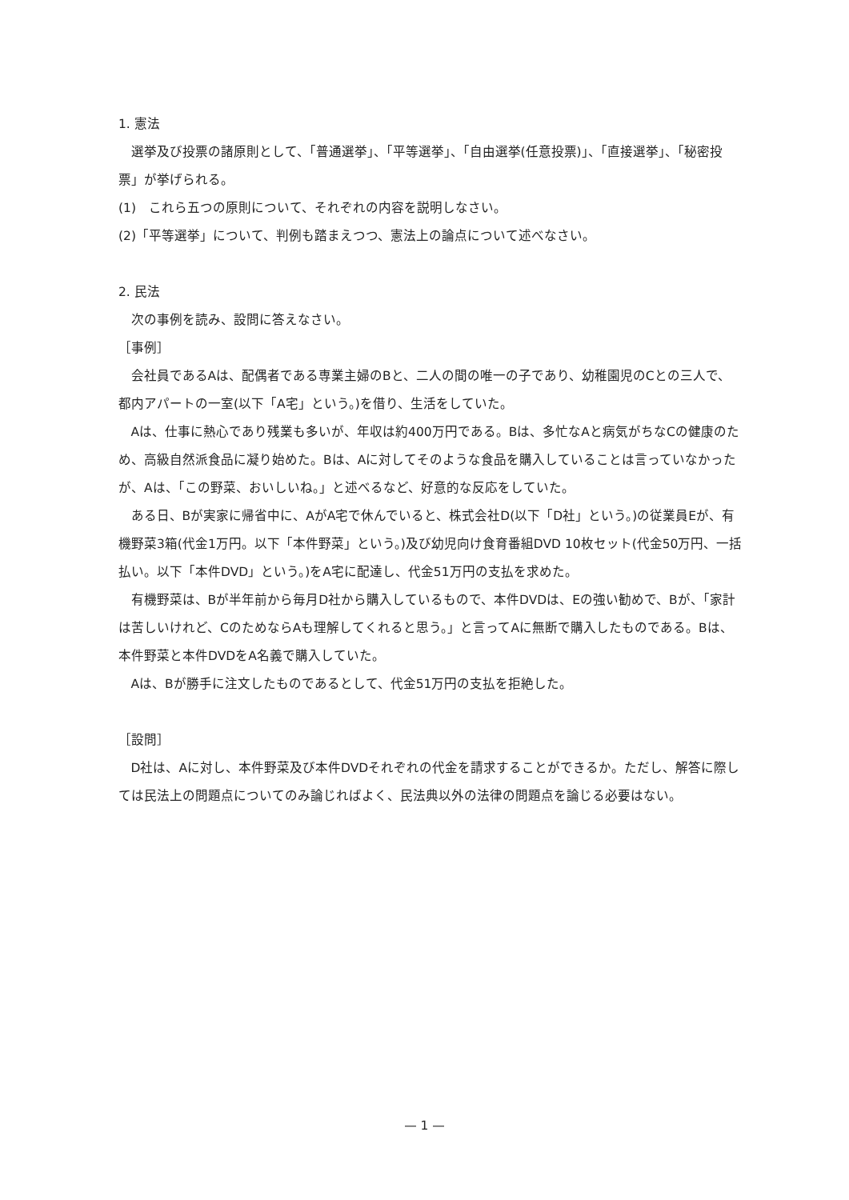1. 憲法
選挙及び投票の諸原則として、「普通選挙」、「平等選挙」、「自由選挙(任意投票)」、「直接選挙」、「秘密投票」が挙げられる。
(1)　これら五つの原則について、それぞれの内容を説明しなさい。
(2)「平等選挙」について、判例も踏まえつつ、憲法上の論点について述べなさい。
2. 民法
次の事例を読み、設問に答えなさい。
［事例］
会社員であるAは、配偶者である専業主婦のBと、二人の間の唯一の子であり、幼稚園児のCとの三人で、都内アパートの一室(以下「A宅」という。)を借り、生活をしていた。
Aは、仕事に熱心であり残業も多いが、年収は約400万円である。Bは、多忙なAと病気がちなCの健康のため、高級自然派食品に凝り始めた。Bは、Aに対してそのような食品を購入していることは言っていなかったが、Aは、「この野菜、おいしいね。」と述べるなど、好意的な反応をしていた。
ある日、Bが実家に帰省中に、AがA宅で休んでいると、株式会社D(以下「D社」という。)の従業員Eが、有機野菜3箱(代金1万円。以下「本件野菜」という。)及び幼児向け食育番組DVD 10枚セット(代金50万円、一括払い。以下「本件DVD」という。)をA宅に配達し、代金51万円の支払を求めた。
有機野菜は、Bが半年前から毎月D社から購入しているもので、本件DVDは、Eの強い勧めで、Bが、「家計は苦しいけれど、CのためならAも理解してくれると思う。」と言ってAに無断で購入したものである。Bは、本件野菜と本件DVDをA名義で購入していた。
Aは、Bが勝手に注文したものであるとして、代金51万円の支払を拒絶した。
［設問］
D社は、Aに対し、本件野菜及び本件DVDそれぞれの代金を請求することができるか。ただし、解答に際しては民法上の問題点についてのみ論じればよく、民法典以外の法律の問題点を論じる必要はない。
— 1 —